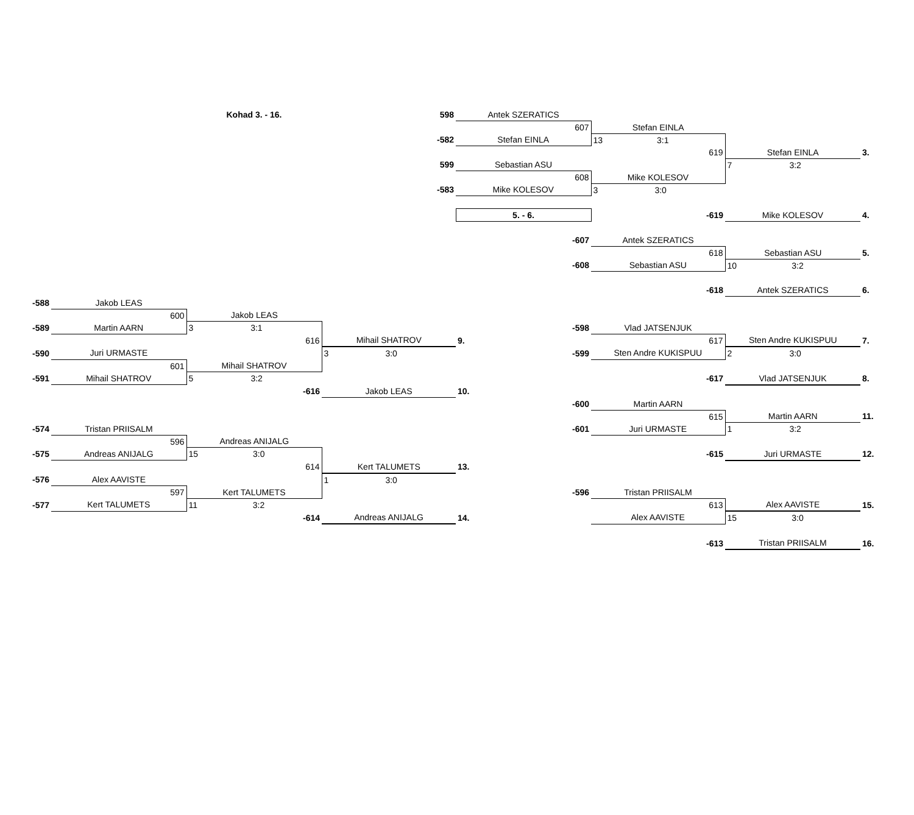| | | Kohad 3. - 16. | 598 | Antek SZERATICS | | | |
| | | | | 607 | Stefan EINLA | | |
| | | | -582 | Stefan EINLA | 13 3:1 | | |
| | | | | | 619 | Stefan EINLA | 3. |
| | | | 599 | Sebastian ASU | | 7 3:2 | |
| | | | | 608 | Mike KOLESOV | | |
| | | | -583 | Mike KOLESOV | 3 3:0 | | |
| | | | | 5. - 6. | -619 | Mike KOLESOV | 4. |
| | | | | -607 | Antek SZERATICS | | |
| | | | | | 618 | Sebastian ASU | 5. |
| | | | | -608 | Sebastian ASU | 10 3:2 | |
| | | | | | -618 | Antek SZERATICS | 6. |
| -588 | Jakob LEAS | | | | | | |
| | 600 | Jakob LEAS | | | | | |
| -589 | Martin AARN | 3 3:1 | | -598 | Vlad JATSENJUK | | |
| | | 616 | Mihail SHATROV | 9. | 617 | Sten Andre KUKISPUU | 7. |
| -590 | Juri URMASTE | | 3 3:0 | -599 | Sten Andre KUKISPUU | 2 3:0 | |
| | 601 | Mihail SHATROV | | | | | |
| -591 | Mihail SHATROV | 5 3:2 | | | -617 | Vlad JATSENJUK | 8. |
| | | -616 | Jakob LEAS | 10. | | | |
| | | | | -600 | Martin AARN | | |
| | | | | | 615 | Martin AARN | 11. |
| -574 | Tristan PRIISALM | | | -601 | Juri URMASTE | 1 3:2 | |
| | 596 | Andreas ANIJALG | | | | | |
| -575 | Andreas ANIJALG | 15 3:0 | | | -615 | Juri URMASTE | 12. |
| | | 614 | Kert TALUMETS | 13. | | | |
| -576 | Alex AAVISTE | | 1 3:0 | | | | |
| | 597 | Kert TALUMETS | | -596 | Tristan PRIISALM | | |
| -577 | Kert TALUMETS | 11 3:2 | | | 613 | Alex AAVISTE | 15. |
| | | -614 | Andreas ANIJALG | 14. | Alex AAVISTE | 15 3:0 | |
| | | | | | -613 | Tristan PRIISALM | 16. |